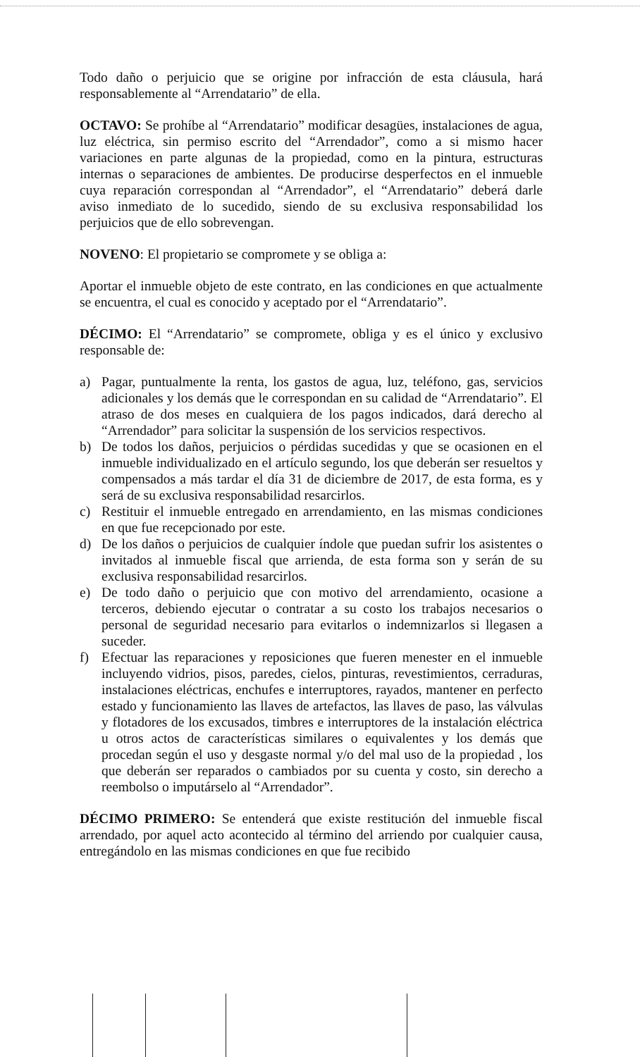Todo daño o perjuicio que se origine por infracción de esta cláusula, hará responsablemente al “Arrendatario” de ella.
OCTAVO: Se prohíbe al “Arrendatario” modificar desagües, instalaciones de agua, luz eléctrica, sin permiso escrito del “Arrendador”, como a si mismo hacer variaciones en parte algunas de la propiedad, como en la pintura, estructuras internas o separaciones de ambientes. De producirse desperfectos en el inmueble cuya reparación correspondan al “Arrendador”, el “Arrendatario” deberá darle aviso inmediato de lo sucedido, siendo de su exclusiva responsabilidad los perjuicios que de ello sobrevengan.
NOVENO: El propietario se compromete y se obliga a:
Aportar el inmueble objeto de este contrato, en las condiciones en que actualmente se encuentra, el cual es conocido y aceptado por el “Arrendatario”.
DÉCIMO: El “Arrendatario” se compromete, obliga y es el único y exclusivo responsable de:
a) Pagar, puntualmente la renta, los gastos de agua, luz, teléfono, gas, servicios adicionales y los demás que le correspondan en su calidad de “Arrendatario”. El atraso de dos meses en cualquiera de los pagos indicados, dará derecho al “Arrendador” para solicitar la suspensión de los servicios respectivos.
b) De todos los daños, perjuicios o pérdidas sucedidas y que se ocasionen en el inmueble individualizado en el artículo segundo, los que deberán ser resueltos y compensados a más tardar el día 31 de diciembre de 2017, de esta forma, es y será de su exclusiva responsabilidad resarcirlos.
c) Restituir el inmueble entregado en arrendamiento, en las mismas condiciones en que fue recepcionado por este.
d) De los daños o perjuicios de cualquier índole que puedan sufrir los asistentes o invitados al inmueble fiscal que arrienda, de esta forma son y serán de su exclusiva responsabilidad resarcirlos.
e) De todo daño o perjuicio que con motivo del arrendamiento, ocasione a terceros, debiendo ejecutar o contratar a su costo los trabajos necesarios o personal de seguridad necesario para evitarlos o indemnizarlos si llegasen a suceder.
f) Efectuar las reparaciones y reposiciones que fueren menester en el inmueble incluyendo vidrios, pisos, paredes, cielos, pinturas, revestimientos, cerraduras, instalaciones eléctricas, enchufes e interruptores, rayados, mantener en perfecto estado y funcionamiento las llaves de artefactos, las llaves de paso, las válvulas y flotadores de los excusados, timbres e interruptores de la instalación eléctrica u otros actos de características similares o equivalentes y los demás que procedan según el uso y desgaste normal y/o del mal uso de la propiedad , los que deberán ser reparados o cambiados por su cuenta y costo, sin derecho a reembolso o imputárselo al “Arrendador”.
DÉCIMO PRIMERO: Se entenderá que existe restitución del inmueble fiscal arrendado, por aquel acto acontecido al término del arriendo por cualquier causa, entregándolo en las mismas condiciones en que fue recibido